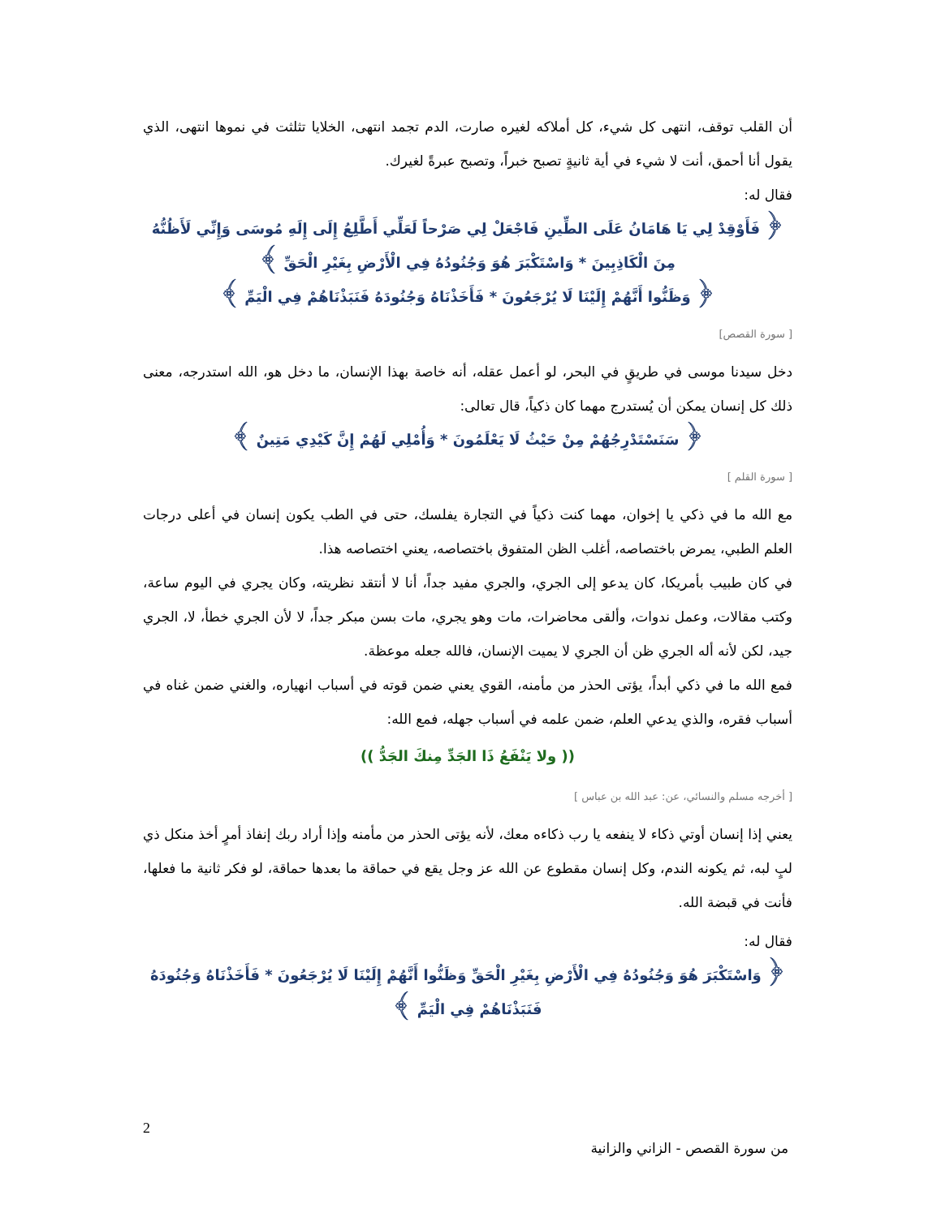أن القلب توقف، انتهى كل شيء، كل أملاكه لغيره صارت، الدم تجمد انتهى، الخلايا تثلثت في نموها انتهى، الذي يقول أنا أحمق، أنت لا شيء في أية ثانيةٍ تصبح خبراً، وتصبح عبرةً لغيرك.
فقال له:
﴿ فَأَوْقِدْ لِي يَا هَامَانُ عَلَى الطِّينِ فَاجْعَلْ لِي صَرْحاً لَعَلِّي أَطَّلِعُ إِلَى إِلَهِ مُوسَى وَإِنِّي لَأَظُنُّهُ مِنَ الْكَاذِبِينَ * وَاسْتَكْبَرَ هُوَ وَجُنُودُهُ فِي الْأَرْضِ بِغَيْرِ الْحَقِّ ﴾
﴿ وَظَنُّوا أَنَّهُمْ إِلَيْنَا لَا يُرْجَعُونَ * فَأَخَذْنَاهُ وَجُنُودَهُ فَنَبَذْنَاهُمْ فِي الْيَمِّ ﴾
[ سورة القصص]
دخل سيدنا موسى في طريقٍ في البحر، لو أعمل عقله، أنه خاصة بهذا الإنسان، ما دخل هو، الله استدرجه، معنى ذلك كل إنسان يمكن أن يُستدرج مهما كان ذكياً، قال تعالى:
﴿ سَنَسْتَدْرِجُهُمْ مِنْ حَيْثُ لَا يَعْلَمُونَ * وَأُمْلِي لَهُمْ إِنَّ كَيْدِي مَتِينٌ ﴾
[ سورة القلم ]
مع الله ما في ذكي يا إخوان، مهما كنت ذكياً في التجارة يفلسك، حتى في الطب يكون إنسان في أعلى درجات العلم الطبي، يمرض باختصاصه، أغلب الظن المتفوق باختصاصه، يعني اختصاصه هذا.
في كان طبيب بأمريكا، كان يدعو إلى الجري، والجري مفيد جداً، أنا لا أنتقد نظريته، وكان يجري في اليوم ساعة، وكتب مقالات، وعمل ندوات، وألقى محاضرات، مات وهو يجري، مات بسن مبكر جداً، لا لأن الجري خطأ، لا، الجري جيد، لكن لأنه أله الجري ظن أن الجري لا يميت الإنسان، فالله جعله موعظة.
فمع الله ما في ذكي أبداً، يؤتى الحذر من مأمنه، القوي يعني ضمن قوته في أسباب انهياره، والغني ضمن غناه في أسباب فقره، والذي يدعي العلم، ضمن علمه في أسباب جهله، فمع الله:
(( ولا يَنْفَعُ ذَا الجَدِّ مِنكَ الجَدُّ ))
[ أخرجه مسلم والنسائي، عن: عبد الله بن عباس ]
يعني إذا إنسان أوتي ذكاء لا ينفعه يا رب ذكاءه معك، لأنه يؤتى الحذر من مأمنه وإذا أراد ربك إنفاذ أمرٍ أخذ منكل ذي لبٍ لبه، ثم يكونه الندم، وكل إنسان مقطوع عن الله عز وجل يقع في حماقة ما بعدها حماقة، لو فكر ثانية ما فعلها، فأنت في قبضة الله.
فقال له:
﴿ وَاسْتَكْبَرَ هُوَ وَجُنُودُهُ فِي الْأَرْضِ بِغَيْرِ الْحَقِّ وَظَنُّوا أَنَّهُمْ إِلَيْنَا لَا يُرْجَعُونَ * فَأَخَذْنَاهُ وَجُنُودَهُ فَنَبَذْنَاهُمْ فِي الْيَمِّ ﴾
2
من سورة القصص - الزاني والزانية